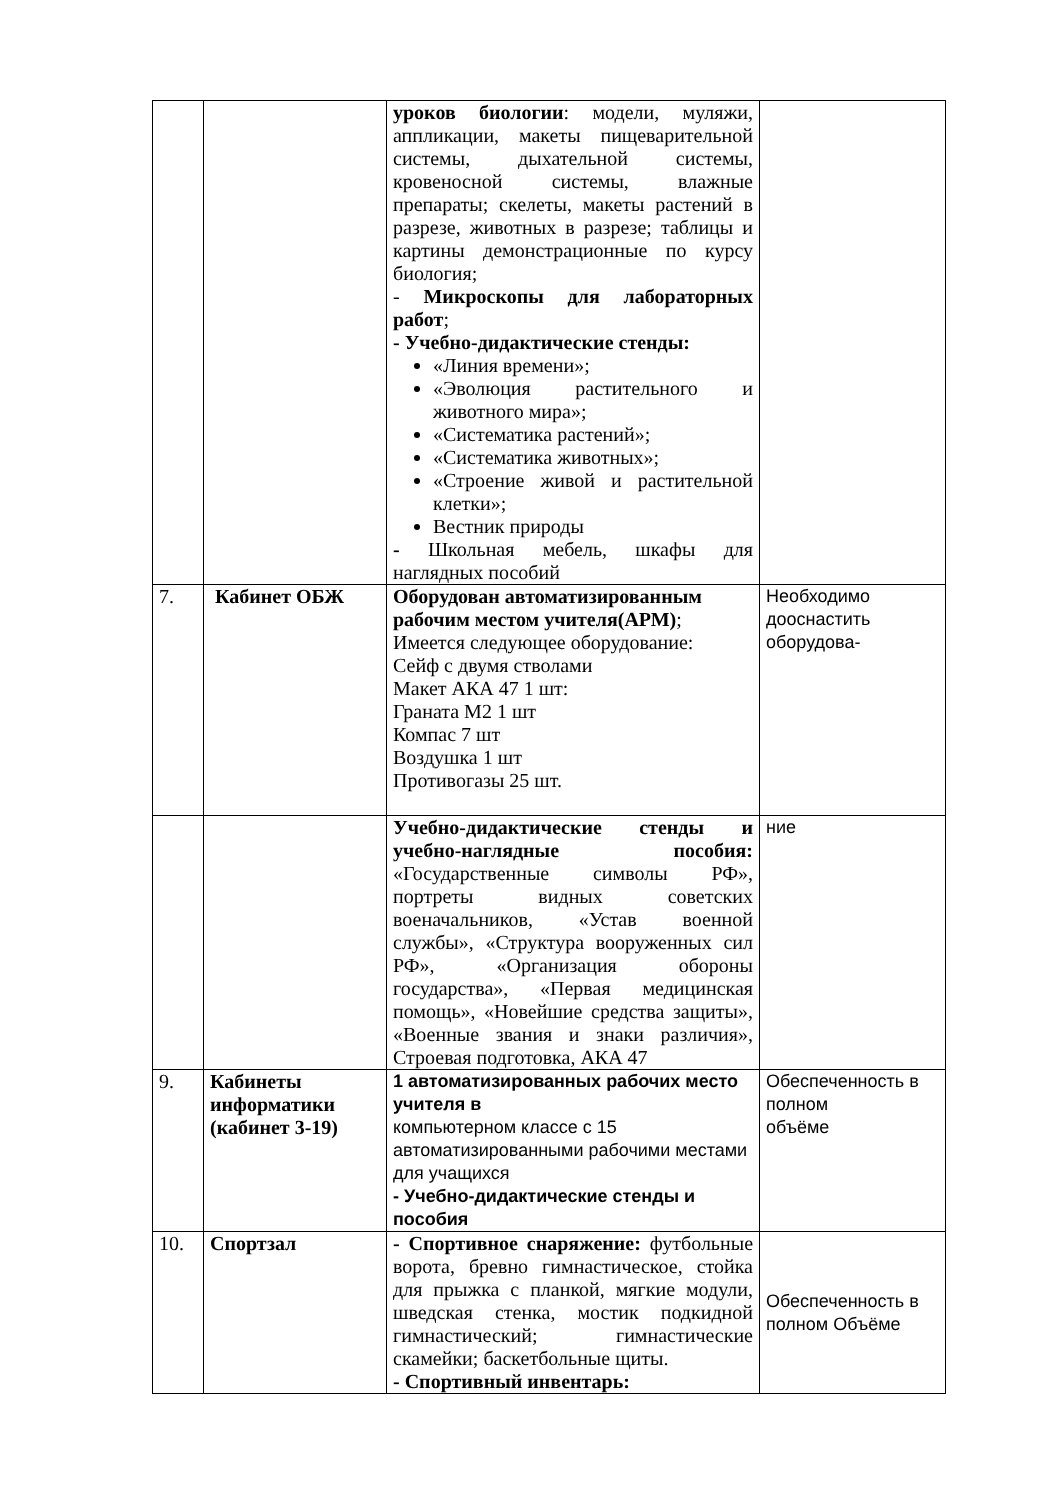| | | уроков биологии : модели, муляжи, аппликации, макеты пищеварительной системы, дыхательной системы, кровеносной системы, влажные препараты; скелеты, макеты растений в разрезе, животных в разрезе; таблицы и картины демонстрационные по курсу биология; - Микроскопы для лабораторных работ ; - Учебно-дидактические стенды: «Линия времени»; «Эволюция растительного и животного мира»; «Систематика растений»; «Систематика животных»; «Строение живой и растительной клетки»; Вестник природы - Школьная мебель, шкафы для наглядных пособий | |
| 7. | Кабинет ОБЖ | Оборудован автоматизированным рабочим местом учителя(АРМ) ; Имеется следующее оборудование: Сейф с двумя стволами Макет АКА 47 1 шт: Граната М2 1 шт Компас 7 шт Воздушка 1 шт Противогазы 25 шт. | Необходимо дооснастить оборудова- |
| | | Учебно-дидактические стенды и учебно-наглядные пособия: «Государственные символы РФ», портреты видных советских военачальников, «Устав военной службы», «Структура вооруженных сил РФ», «Организация обороны государства», «Первая медицинская помощь», «Новейшие средства защиты», «Военные звания и знаки различия», Строевая подготовка, АКА 47 | ние |
| 9. | Кабинеты информатики (кабинет 3-19) | 1 автоматизированных рабочих место учителя в компьютерном классе с 15 автоматизированными рабочими местами для учащихся - Учебно-дидактические стенды и пособия | Обеспеченность в полном объёме |
| 10. | Спортзал | - Спортивное снаряжение: футбольные ворота, бревно гимнастическое, стойка для прыжка с планкой, мягкие модули, шведская стенка, мостик подкидной гимнастический; гимнастические скамейки; баскетбольные щиты. - Спортивный инвентарь: | Обеспеченность в полном Объёме |